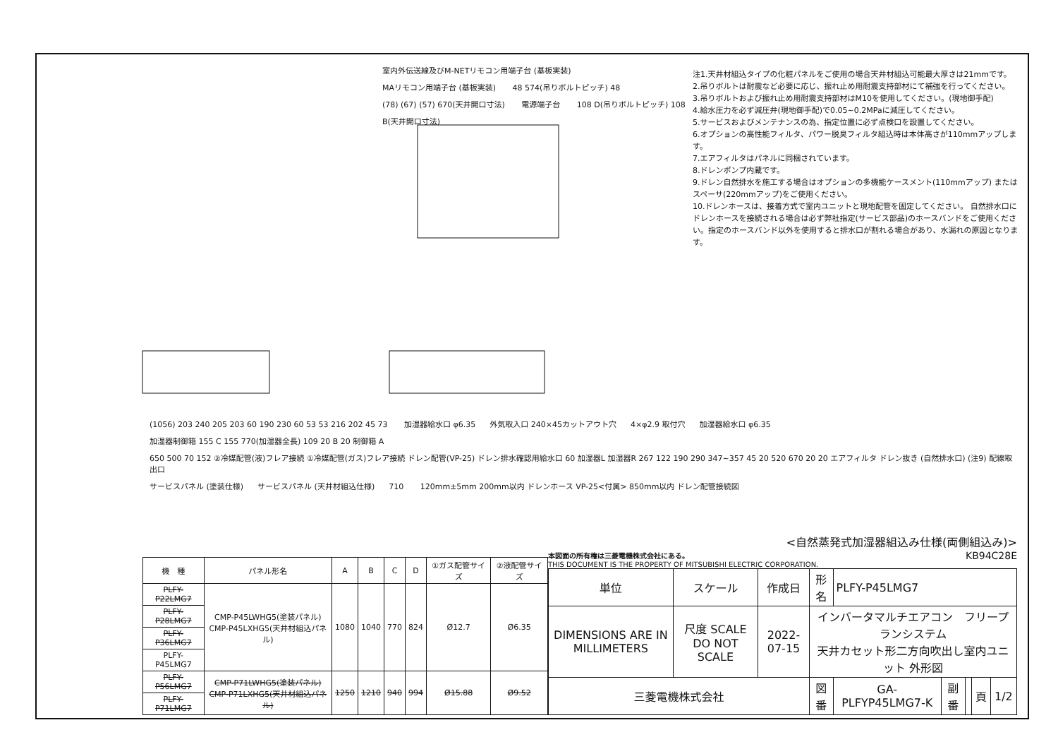室内外伝送線及びM-NETリモコン用端子台 (基板実装) MAリモコン用端子台 (基板実装) 48 574(吊りボルトピッチ) 48 (78) (67) (57) 670(天井開口寸法) 電源端子台 108 D(吊りボルトピッチ) 108 B(天井開口寸法)
注1.天井材組込タイプの化粧パネルをご使用の場合天井材組込可能最大厚さは21mmです。
2.吊りボルトは耐震など必要に応じ、振れ止め用耐震支持部材にて補強を行ってください。
3.吊りボルトおよび振れ止め用耐震支持部材はM10を使用してください。(現地御手配)
4.給水圧力を必ず減圧弁(現地御手配)で0.05~0.2MPaに減圧してください。
5.サービスおよびメンテナンスの為、指定位置に必ず点検口を設置してください。
6.オプションの高性能フィルタ、パワー脱臭フィルタ組込時は本体高さが110mmアップします。
7.エアフィルタはパネルに同梱されています。
8.ドレンポンプ内蔵です。
9.ドレン自然排水を施工する場合はオプションの多機能ケースメント(110mmアップ) またはスペーサ(220mmアップ)をご使用ください。
10.ドレンホースは、接着方式で室内ユニットと現地配管を固定してください。 自然排水口にドレンホースを接続される場合は必ず弊社指定(サービス部品)のホースバンドをご使用ください。指定のホースバンド以外を使用すると排水口が割れる場合があり、水漏れの原因となります。
(1056) 203 240 205 203 60 190 230 60 53 53 216 202 45 73 加湿器給水口 φ6.35 外気取入口 240×45カットアウト穴 4×φ2.9 取付穴 加湿器給水口 φ6.35 加湿器制御箱 155 C 155 770(加湿器全長) 109 20 B 20 制御箱 A 650 500 70 152 ②冷媒配管(液)フレア接続 ①冷媒配管(ガス)フレア接続 ドレン配管(VP-25) ドレン排水確認用給水口 60 加湿器L 加湿器R 267 122 190 290 347~357 45 20 520 670 20 20 エアフィルタ ドレン抜き (自然排水口) (注9) 配線取出口 サービスパネル (塗装仕様) サービスパネル (天井材組込仕様) 710 120mm±5mm 200mm以内 ドレンホース VP-25<付属> 850mm以内 ドレン配管接続図
| 機 種 | パネル形名 | A | B | C | D | ①ガス配管サイズ | ②液配管サイズ |
| --- | --- | --- | --- | --- | --- | --- | --- |
| PLFY-P22LMG7 | CMP-P45LWHG5(塗装パネル) CMP-P45LXHG5(天井材組込パネル) | 1080 | 1040 | 770 | 824 | Ø12.7 | Ø6.35 |
| PLFY-P28LMG7 | | | | | | | |
| PLFY-P36LMG7 | | | | | | | |
| PLFY-P45LMG7 | | | | | | | |
| PLFY-P56LMG7 | CMP-P71LWHG5(塗装パネル) CMP-P71LXHG5(天井材組込パネル) | 1250 | 1210 | 940 | 994 | Ø15.88 | Ø9.52 |
| PLFY-P71LMG7 | | | | | | | |
<自然蒸発式加湿器組込み仕様(両側組込み)>
本図面の所有権は三菱電機株式会社にある。
THIS DOCUMENT IS THE PROPERTY OF MITSUBISHI ELECTRIC CORPORATION.
KB94C28E
| 単位 | スケール | 作成日 | 形名 | PLFY-P45LMG7 | | | | |
| DIMENSIONS ARE IN MILLIMETERS | 尺度 SCALE DO NOT SCALE | 2022-07-15 | インバータマルチエアコン フリープランシステム 天井カセット形二方向吹出し室内ユニット 外形図 | | | | | |
| 三菱電機株式会社 | | | 図番 | GA-PLFYP45LMG7-K | 副番 | | 頁 | 1/2 |